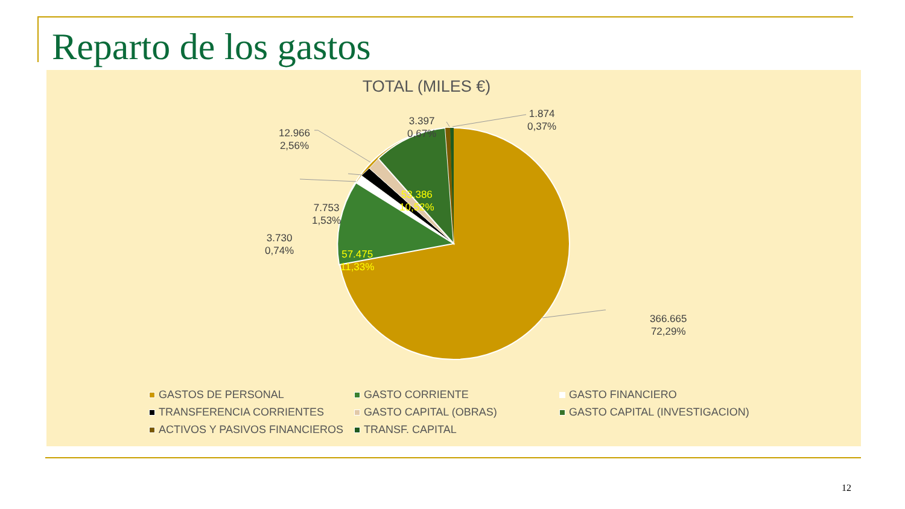Reparto de los gastos
TOTAL (MILES €)
366.665
72,29%
57.475
11,33%
53.386
10,52%
12.966
2,56%
7.753
1,53%
3.730
0,74%
3.397
0,67%
1.874
0,37%
GASTOS DE PERSONAL
GASTO CORRIENTE
GASTO FINANCIERO
TRANSFERENCIA CORRIENTES
GASTO CAPITAL (OBRAS)
GASTO CAPITAL (INVESTIGACION)
ACTIVOS Y PASIVOS FINANCIEROS
TRANSF. CAPITAL
12